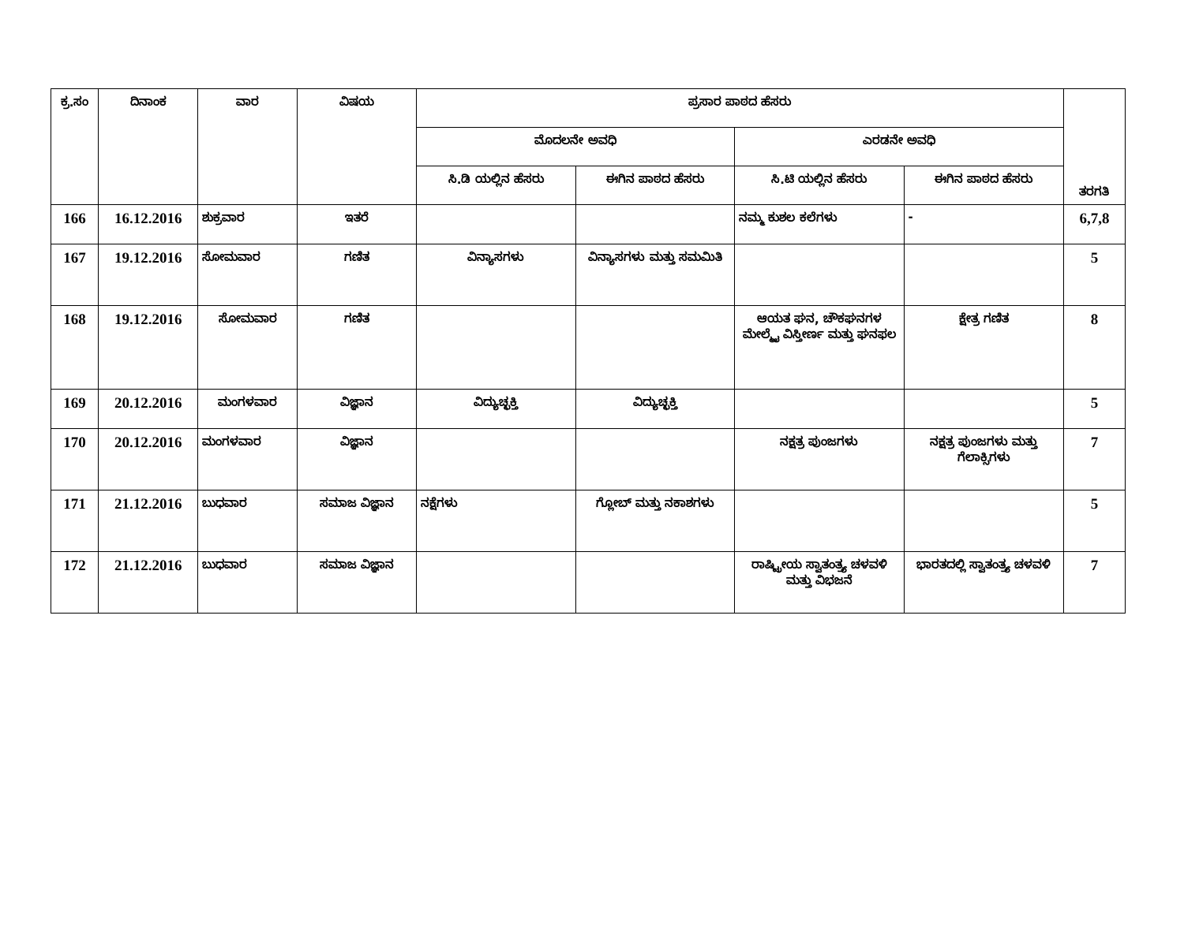| ಕ್ರ.ಸಂ | ದಿನಾಂಕ | ವಾರ | ವಿಷಯ | ಪ್ರಸಾರ ಪಾಠದ ಹೆಸರು | | | | ತರಗತಿ |
| --- | --- | --- | --- | --- | --- | --- | --- | --- |
| | | | | ಮೊದಲನೇ ಅವಧಿ | | ಎರಡನೇ ಅವಧಿ | | |
| | | | | ಸಿ.ಡಿ ಯಲ್ಲಿನ ಹೆಸರು | ಈಗಿನ ಪಾಠದ ಹೆಸರು | ಸಿ.ಟಿ ಯಲ್ಲಿನ ಹೆಸರು | ಈಗಿನ ಪಾಠದ ಹೆಸರು | |
| 166 | 16.12.2016 | ಶುಕ್ರವಾರ | ಇತರೆ | | | ನಮ್ಮ ಕುಶಲ ಕಲೆಗಳು | - | 6,7,8 |
| 167 | 19.12.2016 | ಸೋಮವಾರ | ಗಣಿತ | ವಿನ್ಯಾಸಗಳು | ವಿನ್ಯಾಸಗಳು ಮತ್ತು ಸಮಮಿತಿ | | | 5 |
| 168 | 19.12.2016 | ಸೋಮವಾರ | ಗಣಿತ | | | ಆಯತ ಘನ, ಚೌಕಘನಗಳ ಮೇಲ್ಮೈ ವಿಸ್ತೀರ್ಣ ಮತ್ತು ಘನಫಲ | ಕ್ಷೇತ್ರ ಗಣಿತ | 8 |
| 169 | 20.12.2016 | ಮಂಗಳವಾರ | ವಿಜ್ಞಾನ | ವಿದ್ಯುಚ್ಛಕ್ತಿ | ವಿದ್ಯುಚ್ಛಕ್ತಿ | | | 5 |
| 170 | 20.12.2016 | ಮಂಗಳವಾರ | ವಿಜ್ಞಾನ | | | ನಕ್ಷತ್ರ ಪುಂಜಗಳು | ನಕ್ಷತ್ರ ಪುಂಜಗಳು ಮತ್ತು ಗೆಲಾಕ್ಸಿಗಳು | 7 |
| 171 | 21.12.2016 | ಬುಧವಾರ | ಸಮಾಜ ವಿಜ್ಞಾನ | ನಕ್ಷೆಗಳು | ಗ್ಲೋಬ್ ಮತ್ತು ನಕಾಶಗಳು | | | 5 |
| 172 | 21.12.2016 | ಬುಧವಾರ | ಸಮಾಜ ವಿಜ್ಞಾನ | | | ರಾಷ್ಟ್ರೀಯ ಸ್ವಾತಂತ್ರ್ಯ ಚಳವಳಿ ಮತ್ತು ವಿಭಜನೆ | ಭಾರತದಲ್ಲಿ ಸ್ವಾತಂತ್ರ್ಯ ಚಳವಳಿ | 7 |